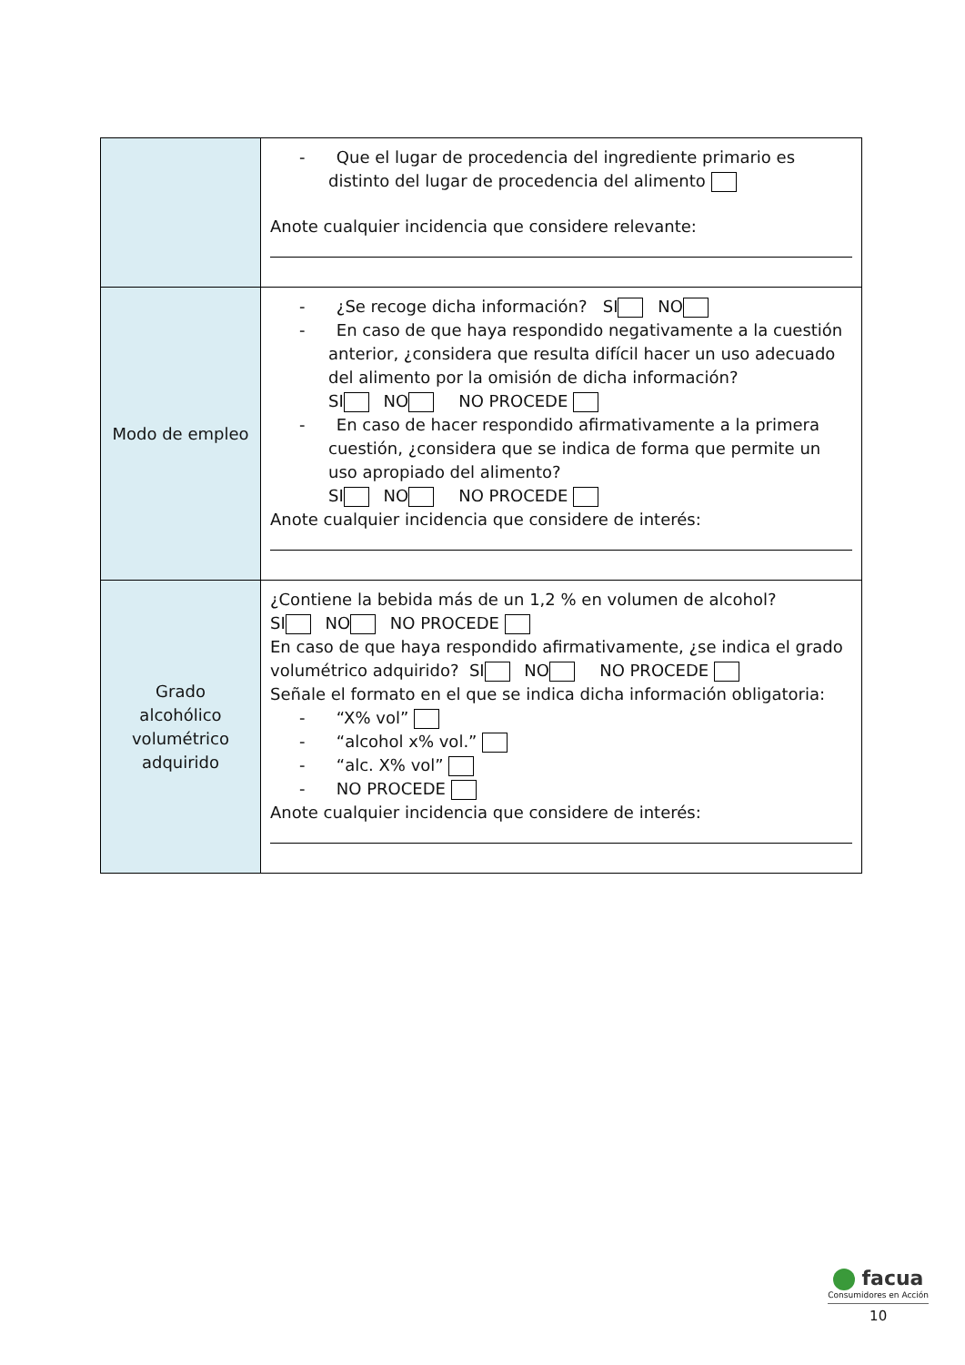| | - Que el lugar de procedencia del ingrediente primario es distinto del lugar de procedencia del alimento Anote cualquier incidencia que considere relevante: |
| Modo de empleo | - ¿Se recoge dicha información? SI NO - En caso de que haya respondido negativamente a la cuestión anterior, ¿considera que resulta difícil hacer un uso adecuado del alimento por la omisión de dicha información? SI NO NO PROCEDE - En caso de hacer respondido afirmativamente a la primera cuestión, ¿considera que se indica de forma que permite un uso apropiado del alimento? SI NO NO PROCEDE Anote cualquier incidencia que considere de interés: |
| Grado alcohólico volumétrico adquirido | ¿Contiene la bebida más de un 1,2 % en volumen de alcohol? SI NO NO PROCEDE En caso de que haya respondido afirmativamente, ¿se indica el grado volumétrico adquirido? SI NO NO PROCEDE Señale el formato en el que se indica dicha información obligatoria: - “X% vol” - “alcohol x% vol.” - “alc. X% vol” - NO PROCEDE Anote cualquier incidencia que considere de interés: |
facua
Consumidores en Acción
10